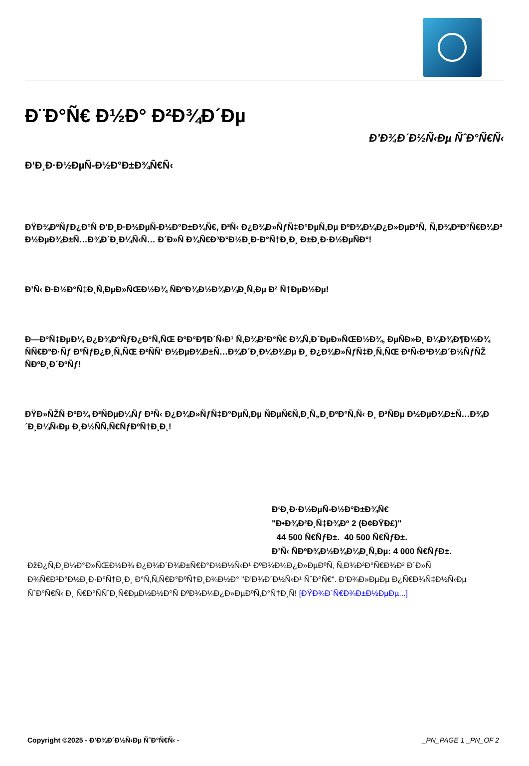Ð¨Ð°Ñ€ Ð½Ð° Ð²Ð¾Ð´Ðµ
Ð’Ð¾Ð´Ð½Ñ‹Ðµ ÑˆÐ°Ñ€Ñ‹
Ð‘Ð¸Ð·Ð½ÐµÑ-Ð½Ð°Ð±Ð¾Ñ€Ñ‹
ÐŸÐ¾ÐºÑƒÐ¿Ð°Ñ Ð‘Ð¸Ð·Ð½ÐµÑ-Ð½Ð°Ð±Ð¾Ñ€, Ð²Ñ‹ Ð¿Ð¾Ð»ÑƒÑ‡Ð°ÐµÑ‚Ðµ ÐºÐ¾Ð¼Ð¿Ð»ÐµÐºÑ‚ Ñ‚Ð¾Ð²Ð°Ñ€Ð¾Ð² Ð½ÐµÐ¾Ð±Ñ…Ð¾Ð´Ð¸Ð¼Ñ‹Ñ… Ð´Ð»Ñ Ð¾Ñ€Ð³Ð°Ð½Ð¸Ð·Ð°Ñ†Ð¸Ð¸ Ð±Ð¸Ð·Ð½ÐµÑÐ°!
Ð’Ñ‹ Ð·Ð½Ð°Ñ‡Ð¸Ñ‚ÐµÐ»ÑŒÐ½Ð¾ ÑÐºÐ¾Ð½Ð¾Ð¼Ð¸Ñ‚Ðµ Ð² Ñ†ÐµÐ½Ðµ!
Ð—Ð°Ñ‡ÐµÐ¼ Ð¿Ð¾ÐºÑƒÐ¿Ð°Ñ‚ÑŒ ÐºÐ°Ð¶Ð´Ñ‹Ð¹ Ñ‚Ð¾Ð²Ð°Ñ€ Ð¾Ñ‚Ð´ÐµÐ»ÑŒÐ½Ð¾, ÐµÑÐ»Ð¸ Ð¼Ð¾Ð¶Ð½Ð¾ ÑÑ€Ð°Ð·Ñƒ ÐºÑƒÐ¿Ð¸Ñ‚ÑŒ Ð²ÑÑ‘ Ð½ÐµÐ¾Ð±Ñ…Ð¾Ð´Ð¸Ð¼Ð¾Ðµ Ð¸ Ð¿Ð¾Ð»ÑƒÑ‡Ð¸Ñ‚ÑŒ Ð²Ñ‹Ð³Ð¾Ð´Ð½ÑƒÑŽ ÑÐºÐ¸Ð´ÐºÑƒ!
ÐŸÐ»ÑŽÑ ÐºÐ¾ Ð²ÑÐµÐ¼Ñƒ Ð²Ñ‹ Ð¿Ð¾Ð»ÑƒÑ‡Ð°ÐµÑ‚Ðµ ÑÐµÑ€Ñ‚Ð¸Ñ„Ð¸ÐºÐ°Ñ‚Ñ‹ Ð¸ Ð²ÑÐµ Ð½ÐµÐ¾Ð±Ñ…Ð¾Ð´Ð¸Ð¼Ñ‹Ðµ Ð¸Ð½ÑÑ‚Ñ€ÑƒÐºÑ†Ð¸Ð¸!
Ð‘Ð¸Ð·Ð½ÐµÑ-Ð½Ð°Ð±Ð¾Ñ€
"Ð•Ð¾Ð²Ð¸Ñ‡Ð¾Ðº 2 (Ð¢ÐŸÐ£)"
44 500 Ñ€ÑƒÐ±. 40 500 Ñ€ÑƒÐ±.
Ð’Ñ‹ ÑÐºÐ¾Ð½Ð¾Ð¼Ð¸Ñ‚Ðµ: 4 000 Ñ€ÑƒÐ±.
ÐžÐ¿Ñ‚Ð¸Ð¼Ð°Ð»ÑŒÐ½Ð¾ Ð¿Ð¾Ð´Ð¾Ð±Ñ€Ð°Ð½Ð½Ñ‹Ð¹ ÐºÐ¾Ð¼Ð¿Ð»ÐµÐºÑ‚ Ñ‚Ð¾Ð²Ð°Ñ€Ð¾Ð² Ð´Ð»Ñ Ð¾Ñ€Ð³Ð°Ð½Ð¸Ð·Ð°Ñ†Ð¸Ð¸ Ð°Ñ‚Ñ‚Ñ€Ð°ÐºÑ†Ð¸Ð¾Ð½Ð° "Ð’Ð¾Ð´Ð½Ñ‹Ð¹ ÑˆÐ°Ñ€". Ð‘Ð¾Ð»ÐµÐµ Ð¿Ñ€Ð¾Ñ‡Ð½Ñ‹Ðµ ÑˆÐ°Ñ€Ñ‹ Ð¸ Ñ€Ð°ÑÑˆÐ¸Ñ€ÐµÐ½Ð½Ð°Ñ ÐºÐ¾Ð¼Ð¿Ð»ÐµÐºÑ‚Ð°Ñ†Ð¸Ñ! [ÐŸÐ¾Ð´Ñ€Ð¾Ð±Ð½ÐµÐµ...]
Copyright ©2025 - Ð’Ð¾Ð´Ð½Ñ‹Ðµ ÑˆÐ°Ñ€Ñ‹ - _PN_PAGE 1 _PN_OF 2